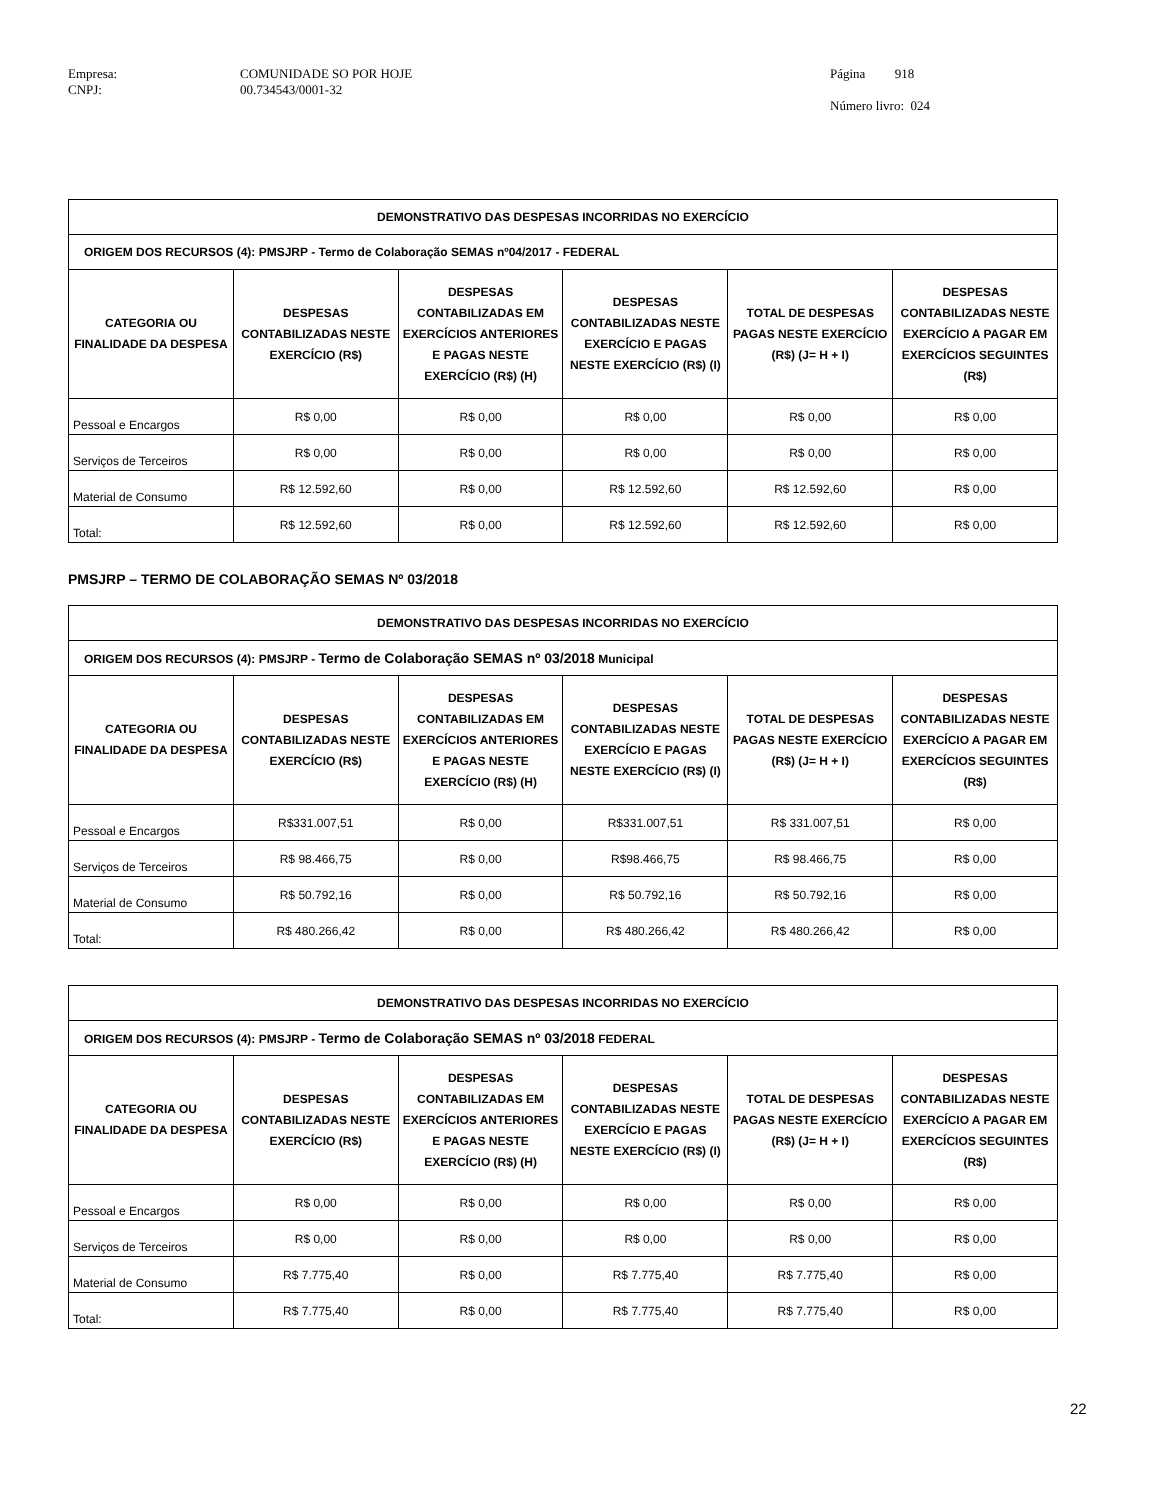Empresa:
CNPJ:
COMUNIDADE SO POR HOJE
00.734543/0001-32
Página 918
Número livro: 024
| DEMONSTRATIVO DAS DESPESAS INCORRIDAS NO EXERCÍCIO | | | | | |
| --- | --- | --- | --- | --- | --- |
| ORIGEM DOS RECURSOS (4): PMSJRP - Termo de Colaboração SEMAS nº04/2017 - FEDERAL | | | | | |
| CATEGORIA OU FINALIDADE DA DESPESA | DESPESAS CONTABILIZADAS NESTE EXERCÍCIO (R$) | DESPESAS CONTABILIZADAS EM EXERCÍCIOS ANTERIORES E PAGAS NESTE EXERCÍCIO (R$) (H) | DESPESAS CONTABILIZADAS NESTE EXERCÍCIO E PAGAS NESTE EXERCÍCIO (R$) (I) | TOTAL DE DESPESAS PAGAS NESTE EXERCÍCIO (R$) (J= H + I) | DESPESAS CONTABILIZADAS NESTE EXERCÍCIO A PAGAR EM EXERCÍCIOS SEGUINTES (R$) |
| Pessoal e Encargos | R$ 0,00 | R$ 0,00 | R$ 0,00 | R$ 0,00 | R$ 0,00 |
| Serviços de Terceiros | R$ 0,00 | R$ 0,00 | R$ 0,00 | R$ 0,00 | R$ 0,00 |
| Material de Consumo | R$ 12.592,60 | R$ 0,00 | R$ 12.592,60 | R$ 12.592,60 | R$ 0,00 |
| Total: | R$ 12.592,60 | R$ 0,00 | R$ 12.592,60 | R$ 12.592,60 | R$ 0,00 |
PMSJRP – TERMO DE COLABORAÇÃO SEMAS Nº 03/2018
| DEMONSTRATIVO DAS DESPESAS INCORRIDAS NO EXERCÍCIO | | | | | |
| --- | --- | --- | --- | --- | --- |
| ORIGEM DOS RECURSOS (4): PMSJRP - Termo de Colaboração SEMAS nº 03/2018 Municipal | | | | | |
| CATEGORIA OU FINALIDADE DA DESPESA | DESPESAS CONTABILIZADAS NESTE EXERCÍCIO (R$) | DESPESAS CONTABILIZADAS EM EXERCÍCIOS ANTERIORES E PAGAS NESTE EXERCÍCIO (R$) (H) | DESPESAS CONTABILIZADAS NESTE EXERCÍCIO E PAGAS NESTE EXERCÍCIO (R$) (I) | TOTAL DE DESPESAS PAGAS NESTE EXERCÍCIO (R$) (J= H + I) | DESPESAS CONTABILIZADAS NESTE EXERCÍCIO A PAGAR EM EXERCÍCIOS SEGUINTES (R$) |
| Pessoal e Encargos | R$331.007,51 | R$ 0,00 | R$331.007,51 | R$ 331.007,51 | R$ 0,00 |
| Serviços de Terceiros | R$ 98.466,75 | R$ 0,00 | R$98.466,75 | R$ 98.466,75 | R$ 0,00 |
| Material de Consumo | R$ 50.792,16 | R$ 0,00 | R$ 50.792,16 | R$ 50.792,16 | R$ 0,00 |
| Total: | R$ 480.266,42 | R$ 0,00 | R$ 480.266,42 | R$ 480.266,42 | R$ 0,00 |
| DEMONSTRATIVO DAS DESPESAS INCORRIDAS NO EXERCÍCIO | | | | | |
| --- | --- | --- | --- | --- | --- |
| ORIGEM DOS RECURSOS (4): PMSJRP - Termo de Colaboração SEMAS nº 03/2018 FEDERAL | | | | | |
| CATEGORIA OU FINALIDADE DA DESPESA | DESPESAS CONTABILIZADAS NESTE EXERCÍCIO (R$) | DESPESAS CONTABILIZADAS EM EXERCÍCIOS ANTERIORES E PAGAS NESTE EXERCÍCIO (R$) (H) | DESPESAS CONTABILIZADAS NESTE EXERCÍCIO E PAGAS NESTE EXERCÍCIO (R$) (I) | TOTAL DE DESPESAS PAGAS NESTE EXERCÍCIO (R$) (J= H + I) | DESPESAS CONTABILIZADAS NESTE EXERCÍCIO A PAGAR EM EXERCÍCIOS SEGUINTES (R$) |
| Pessoal e Encargos | R$ 0,00 | R$ 0,00 | R$ 0,00 | R$ 0,00 | R$ 0,00 |
| Serviços de Terceiros | R$ 0,00 | R$ 0,00 | R$ 0,00 | R$ 0,00 | R$ 0,00 |
| Material de Consumo | R$ 7.775,40 | R$ 0,00 | R$ 7.775,40 | R$ 7.775,40 | R$ 0,00 |
| Total: | R$ 7.775,40 | R$ 0,00 | R$ 7.775,40 | R$ 7.775,40 | R$ 0,00 |
22